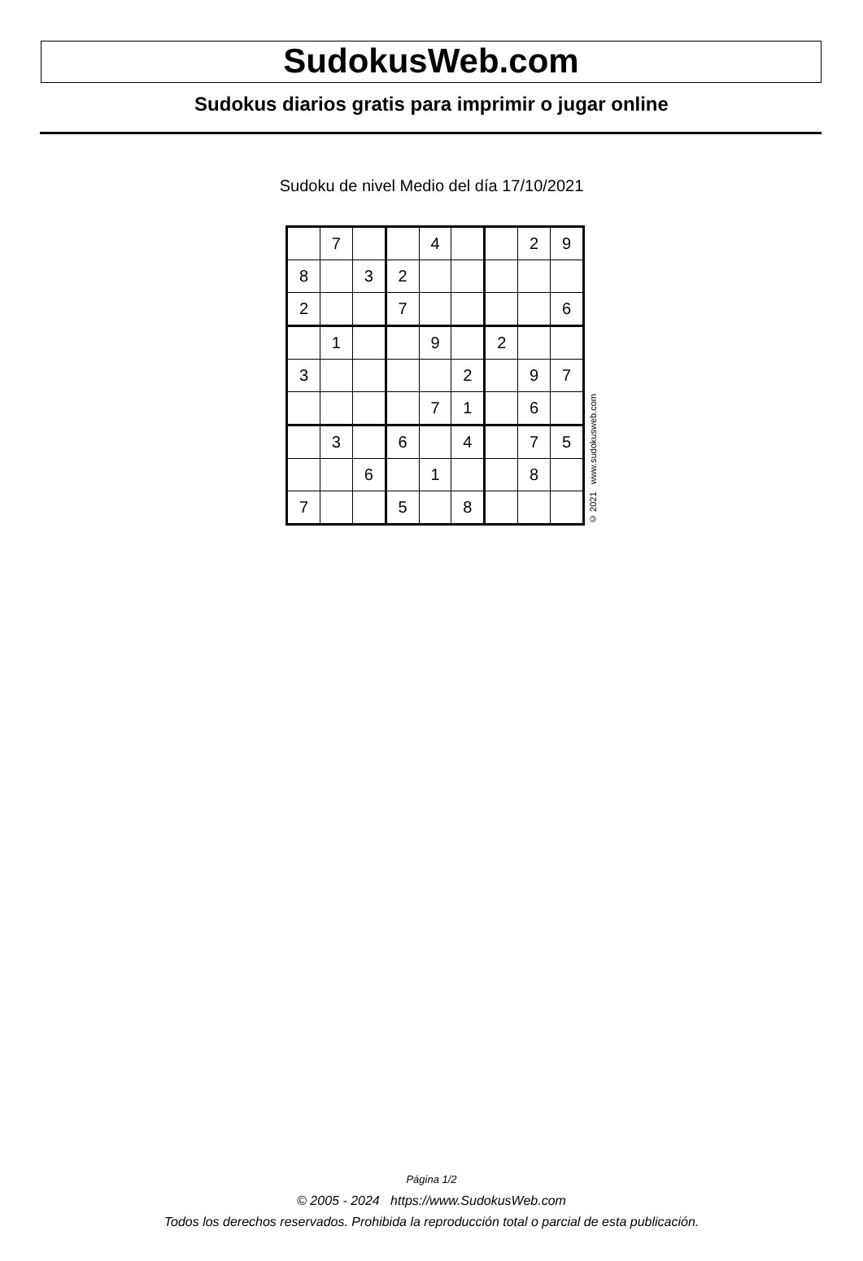SudokusWeb.com
Sudokus diarios gratis para imprimir o jugar online
Sudoku de nivel Medio del día 17/10/2021
| | 7 | | | 4 | | | 2 | 9 |
| 8 | | 3 | 2 | | | | | |
| 2 | | | 7 | | | | | 6 |
| | 1 | | | 9 | | 2 | | |
| 3 | | | | | 2 | | 9 | 7 |
| | | | | 7 | 1 | | 6 | |
| | 3 | | 6 | | 4 | | 7 | 5 |
| | | 6 | | 1 | | | 8 | |
| 7 | | | 5 | | 8 | | | |
© 2021 www.sudokusweb.com
Página 1/2
© 2005 - 2024 https://www.SudokusWeb.com
Todos los derechos reservados. Prohibida la reproducción total o parcial de esta publicación.